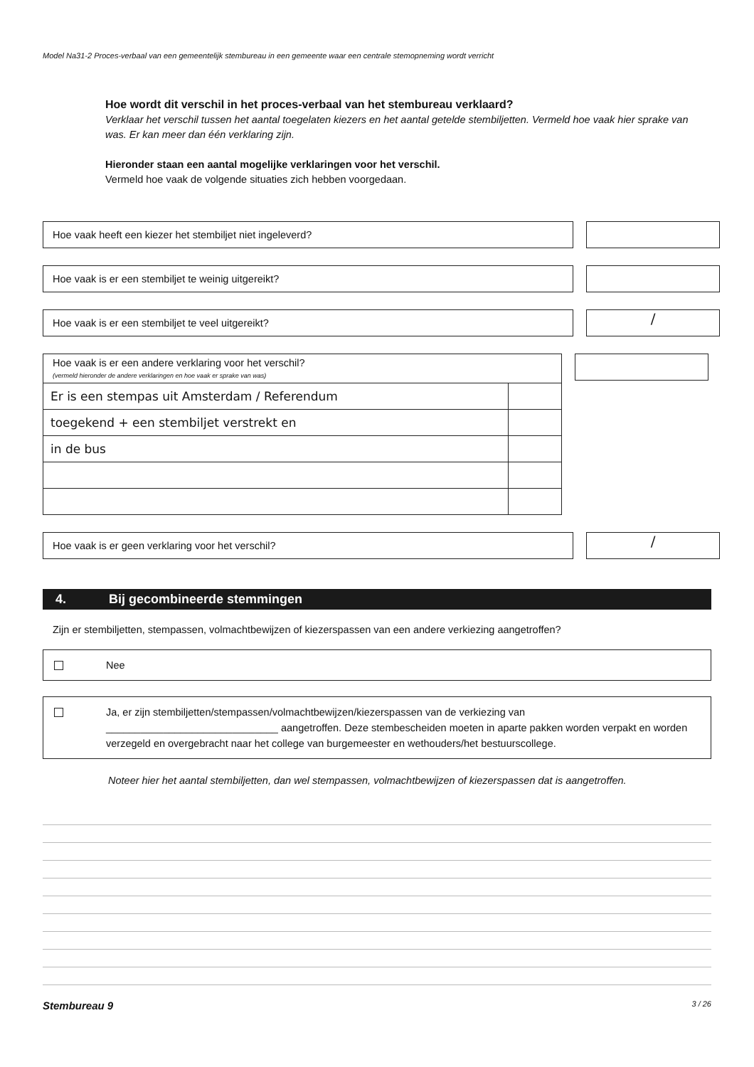Model Na31-2 Proces-verbaal van een gemeentelijk stembureau in een gemeente waar een centrale stemopneming wordt verricht
Hoe wordt dit verschil in het proces-verbaal van het stembureau verklaard?
Verklaar het verschil tussen het aantal toegelaten kiezers en het aantal getelde stembiljetten. Vermeld hoe vaak hier sprake van was. Er kan meer dan één verklaring zijn.
Hieronder staan een aantal mogelijke verklaringen voor het verschil.
Vermeld hoe vaak de volgende situaties zich hebben voorgedaan.
Hoe vaak heeft een kiezer het stembiljet niet ingeleverd?
Hoe vaak is er een stembiljet te weinig uitgereikt?
Hoe vaak is er een stembiljet te veel uitgereikt?
/
Hoe vaak is er een andere verklaring voor het verschil?
(vermeld hieronder de andere verklaringen en hoe vaak er sprake van was)
| Er is een stempas uit Amsterdam / Referendum | |
| toegekend + een stembiljet verstrekt en | |
| in de bus | |
Hoe vaak is er geen verklaring voor het verschil?
/
4. Bij gecombineerde stemmingen
Zijn er stembiljetten, stempassen, volmachtbewijzen of kiezerspassen van een andere verkiezing aangetroffen?
Nee
Ja, er zijn stembiljetten/stempassen/volmachtbewijzen/kiezerspassen van de verkiezing van
______________________________ aangetroffen. Deze stembescheiden moeten in aparte pakken worden verpakt en worden verzegeld en overgebracht naar het college van burgemeester en wethouders/het bestuurscollege.
Noteer hier het aantal stembiljetten, dan wel stempassen, volmachtbewijzen of kiezerspassen dat is aangetroffen.
Stembureau 9 3 / 26